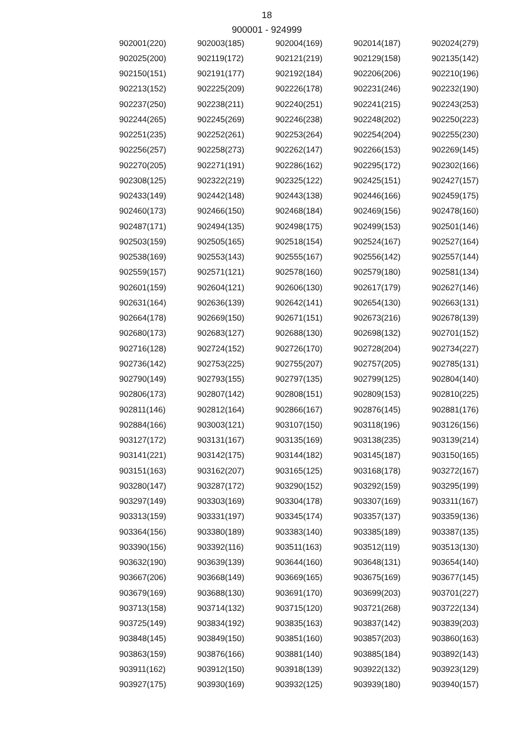18
900001 - 924999
| 902001(220) | 902003(185) | 902004(169) | 902014(187) | 902024(279) |
| 902025(200) | 902119(172) | 902121(219) | 902129(158) | 902135(142) |
| 902150(151) | 902191(177) | 902192(184) | 902206(206) | 902210(196) |
| 902213(152) | 902225(209) | 902226(178) | 902231(246) | 902232(190) |
| 902237(250) | 902238(211) | 902240(251) | 902241(215) | 902243(253) |
| 902244(265) | 902245(269) | 902246(238) | 902248(202) | 902250(223) |
| 902251(235) | 902252(261) | 902253(264) | 902254(204) | 902255(230) |
| 902256(257) | 902258(273) | 902262(147) | 902266(153) | 902269(145) |
| 902270(205) | 902271(191) | 902286(162) | 902295(172) | 902302(166) |
| 902308(125) | 902322(219) | 902325(122) | 902425(151) | 902427(157) |
| 902433(149) | 902442(148) | 902443(138) | 902446(166) | 902459(175) |
| 902460(173) | 902466(150) | 902468(184) | 902469(156) | 902478(160) |
| 902487(171) | 902494(135) | 902498(175) | 902499(153) | 902501(146) |
| 902503(159) | 902505(165) | 902518(154) | 902524(167) | 902527(164) |
| 902538(169) | 902553(143) | 902555(167) | 902556(142) | 902557(144) |
| 902559(157) | 902571(121) | 902578(160) | 902579(180) | 902581(134) |
| 902601(159) | 902604(121) | 902606(130) | 902617(179) | 902627(146) |
| 902631(164) | 902636(139) | 902642(141) | 902654(130) | 902663(131) |
| 902664(178) | 902669(150) | 902671(151) | 902673(216) | 902678(139) |
| 902680(173) | 902683(127) | 902688(130) | 902698(132) | 902701(152) |
| 902716(128) | 902724(152) | 902726(170) | 902728(204) | 902734(227) |
| 902736(142) | 902753(225) | 902755(207) | 902757(205) | 902785(131) |
| 902790(149) | 902793(155) | 902797(135) | 902799(125) | 902804(140) |
| 902806(173) | 902807(142) | 902808(151) | 902809(153) | 902810(225) |
| 902811(146) | 902812(164) | 902866(167) | 902876(145) | 902881(176) |
| 902884(166) | 903003(121) | 903107(150) | 903118(196) | 903126(156) |
| 903127(172) | 903131(167) | 903135(169) | 903138(235) | 903139(214) |
| 903141(221) | 903142(175) | 903144(182) | 903145(187) | 903150(165) |
| 903151(163) | 903162(207) | 903165(125) | 903168(178) | 903272(167) |
| 903280(147) | 903287(172) | 903290(152) | 903292(159) | 903295(199) |
| 903297(149) | 903303(169) | 903304(178) | 903307(169) | 903311(167) |
| 903313(159) | 903331(197) | 903345(174) | 903357(137) | 903359(136) |
| 903364(156) | 903380(189) | 903383(140) | 903385(189) | 903387(135) |
| 903390(156) | 903392(116) | 903511(163) | 903512(119) | 903513(130) |
| 903632(190) | 903639(139) | 903644(160) | 903648(131) | 903654(140) |
| 903667(206) | 903668(149) | 903669(165) | 903675(169) | 903677(145) |
| 903679(169) | 903688(130) | 903691(170) | 903699(203) | 903701(227) |
| 903713(158) | 903714(132) | 903715(120) | 903721(268) | 903722(134) |
| 903725(149) | 903834(192) | 903835(163) | 903837(142) | 903839(203) |
| 903848(145) | 903849(150) | 903851(160) | 903857(203) | 903860(163) |
| 903863(159) | 903876(166) | 903881(140) | 903885(184) | 903892(143) |
| 903911(162) | 903912(150) | 903918(139) | 903922(132) | 903923(129) |
| 903927(175) | 903930(169) | 903932(125) | 903939(180) | 903940(157) |